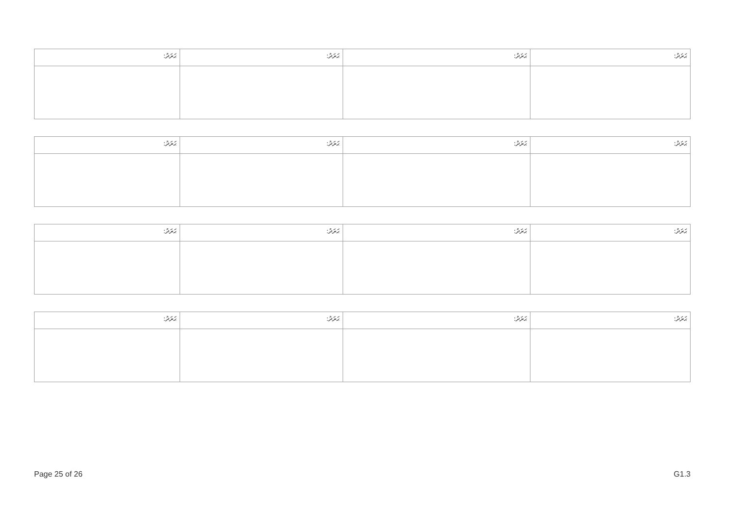| ޙަރަދު: | ޙަރަދު: | ޙަރަދު: | ޙަރަދު: |
| ޙަރަދު: | ޙަރަދު: | ޙަރަދު: | ޙަރަދު: |
| ޙަރަދު: | ޙަރަދު: | ޙަރަދު: | ޙަރަދު: |
| ޙަރަދު: | ޙަރަދު: | ޙަރަދު: | ޙަރަދު: |
Page 25 of 26 G1.3